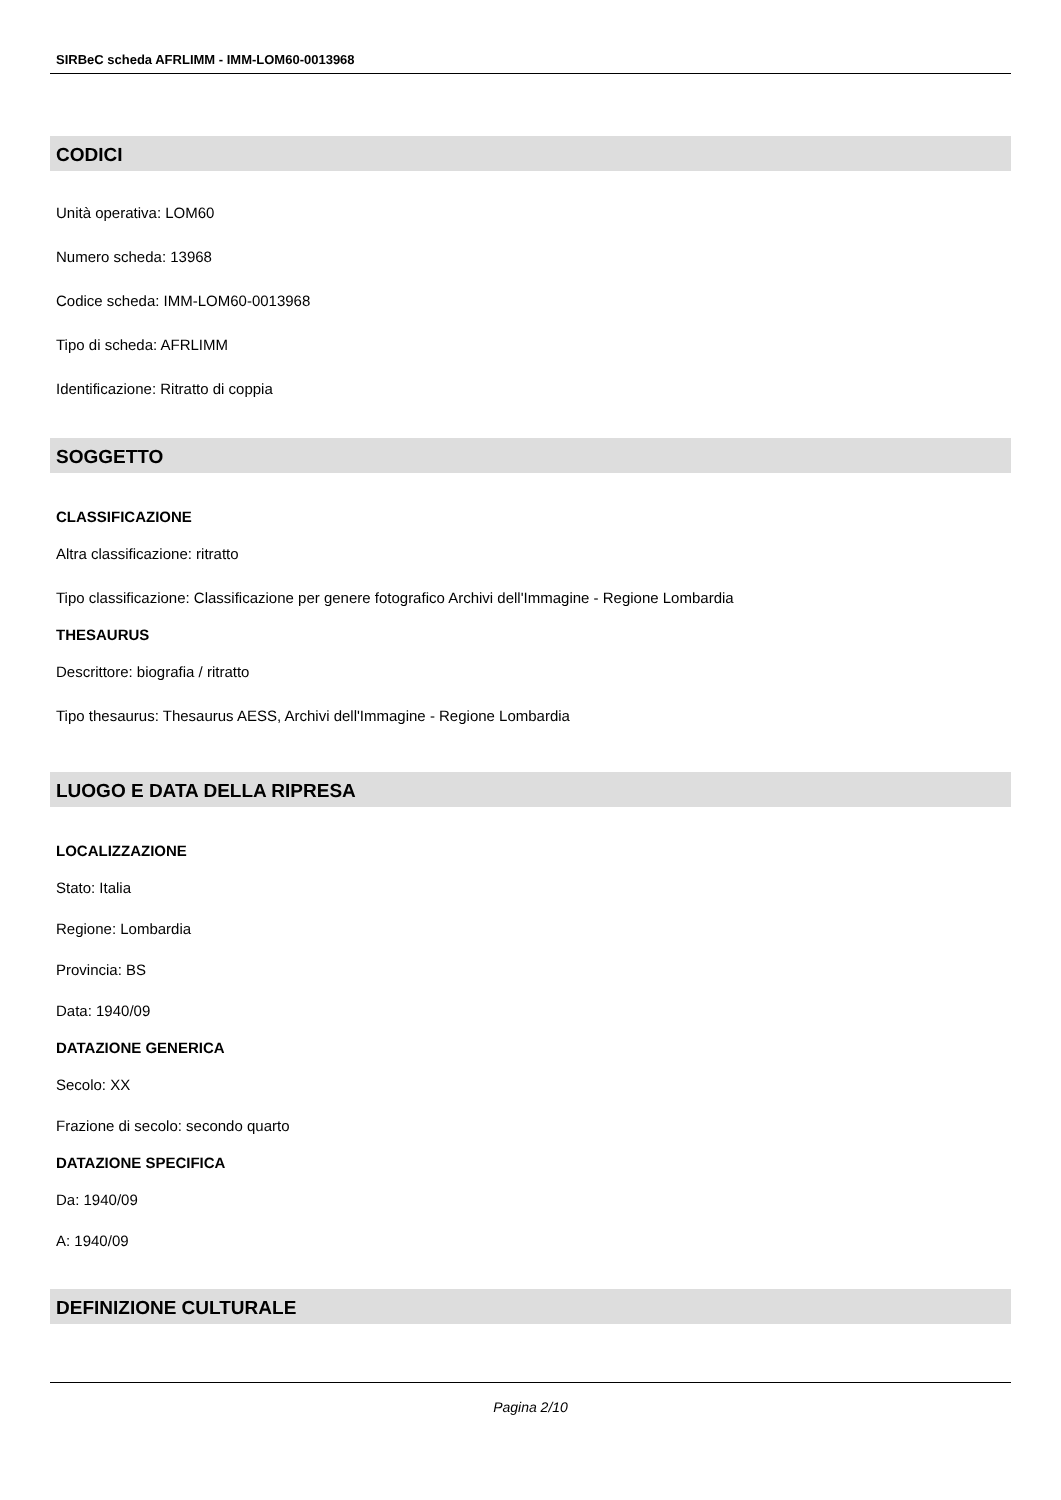SIRBeC scheda AFRLIMM - IMM-LOM60-0013968
CODICI
Unità operativa: LOM60
Numero scheda: 13968
Codice scheda: IMM-LOM60-0013968
Tipo di scheda: AFRLIMM
Identificazione: Ritratto di coppia
SOGGETTO
CLASSIFICAZIONE
Altra classificazione: ritratto
Tipo classificazione: Classificazione per genere fotografico Archivi dell'Immagine - Regione Lombardia
THESAURUS
Descrittore: biografia / ritratto
Tipo thesaurus: Thesaurus AESS, Archivi dell'Immagine - Regione Lombardia
LUOGO E DATA DELLA RIPRESA
LOCALIZZAZIONE
Stato: Italia
Regione: Lombardia
Provincia: BS
Data: 1940/09
DATAZIONE GENERICA
Secolo: XX
Frazione di secolo: secondo quarto
DATAZIONE SPECIFICA
Da: 1940/09
A: 1940/09
DEFINIZIONE CULTURALE
Pagina 2/10